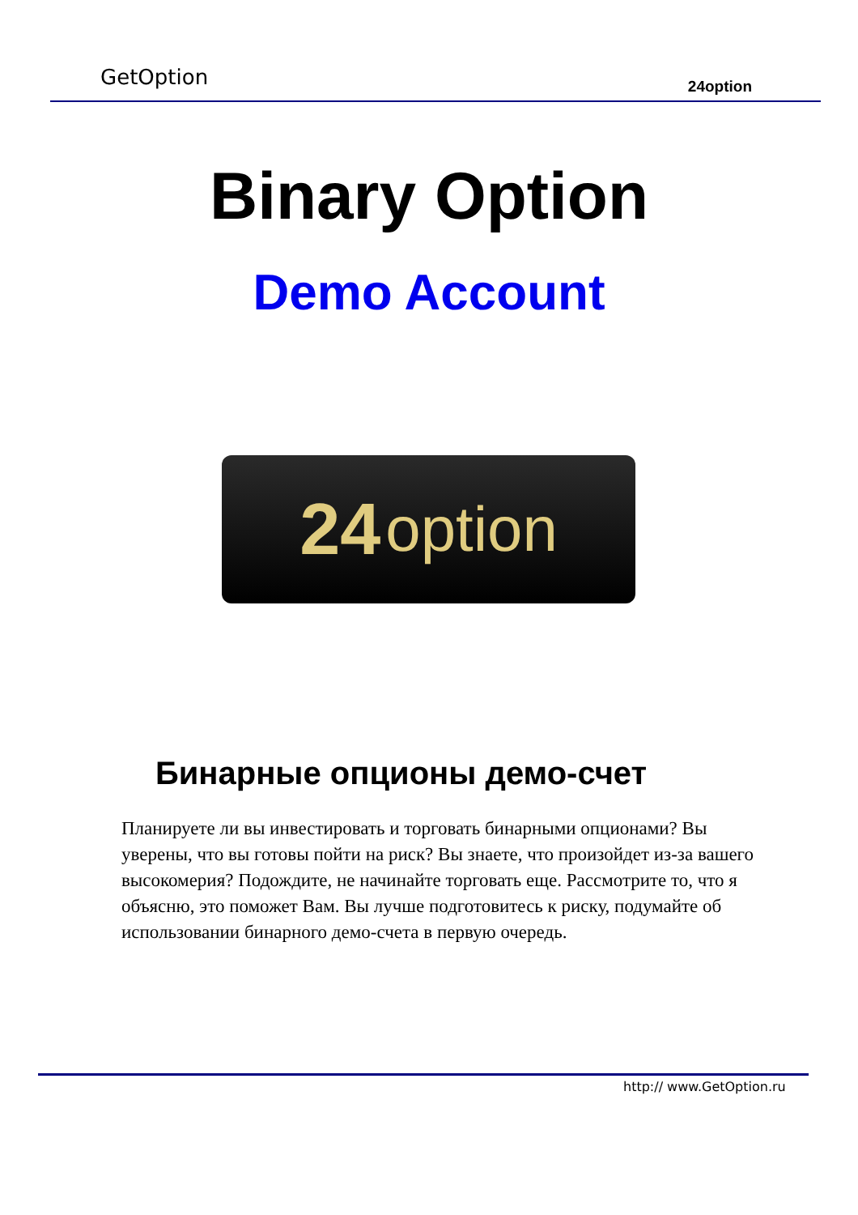GetOption 24option
Binary Option
Demo Account
24 option
Бинарные опционы демо-счет
Планируете ли вы инвестировать и торговать бинарными опционами? Вы уверены, что вы готовы пойти на риск? Вы знаете, что произойдет из-за вашего высокомерия? Подождите, не начинайте торговать еще. Рассмотрите то, что я объясню, это поможет Вам. Вы лучше подготовитесь к риску, подумайте об использовании бинарного демо-счета в первую очередь.
http:// www.GetOption.ru